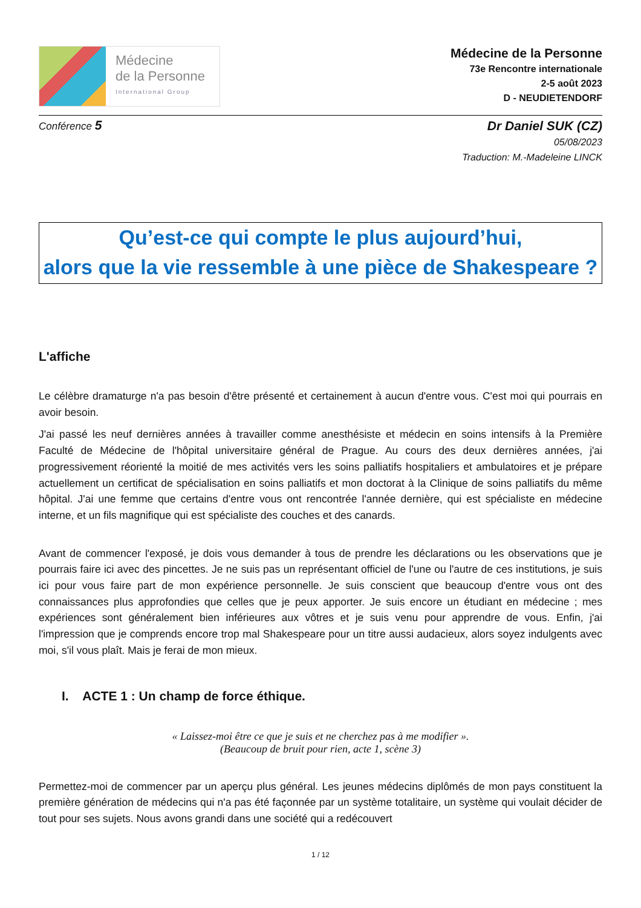Médecine
de la Personne
International Group
Médecine de la Personne
73e Rencontre internationale
2-5 août 2023
D - NEUDIETENDORF
Conférence 5
Dr Daniel SUK (CZ)
05/08/2023
Traduction: M.-Madeleine LINCK
Qu’est-ce qui compte le plus aujourd’hui,
alors que la vie ressemble à une pièce de Shakespeare ?
L'affiche
Le célèbre dramaturge n'a pas besoin d'être présenté et certainement à aucun d'entre vous. C'est moi qui pourrais en avoir besoin.
J'ai passé les neuf dernières années à travailler comme anesthésiste et médecin en soins intensifs à la Première Faculté de Médecine de l'hôpital universitaire général de Prague. Au cours des deux dernières années, j'ai progressivement réorienté la moitié de mes activités vers les soins palliatifs hospitaliers et ambulatoires et je prépare actuellement un certificat de spécialisation en soins palliatifs et mon doctorat à la Clinique de soins palliatifs du même hôpital. J'ai une femme que certains d'entre vous ont rencontrée l'année dernière, qui est spécialiste en médecine interne, et un fils magnifique qui est spécialiste des couches et des canards.
Avant de commencer l'exposé, je dois vous demander à tous de prendre les déclarations ou les observations que je pourrais faire ici avec des pincettes. Je ne suis pas un représentant officiel de l'une ou l'autre de ces institutions, je suis ici pour vous faire part de mon expérience personnelle. Je suis conscient que beaucoup d'entre vous ont des connaissances plus approfondies que celles que je peux apporter. Je suis encore un étudiant en médecine ; mes expériences sont généralement bien inférieures aux vôtres et je suis venu pour apprendre de vous. Enfin, j'ai l'impression que je comprends encore trop mal Shakespeare pour un titre aussi audacieux, alors soyez indulgents avec moi, s'il vous plaît. Mais je ferai de mon mieux.
I. ACTE 1 : Un champ de force éthique.
« Laissez-moi être ce que je suis et ne cherchez pas à me modifier ».
(Beaucoup de bruit pour rien, acte 1, scène 3)
Permettez-moi de commencer par un aperçu plus général. Les jeunes médecins diplômés de mon pays constituent la première génération de médecins qui n'a pas été façonnée par un système totalitaire, un système qui voulait décider de tout pour ses sujets. Nous avons grandi dans une société qui a redécouvert
1 / 12